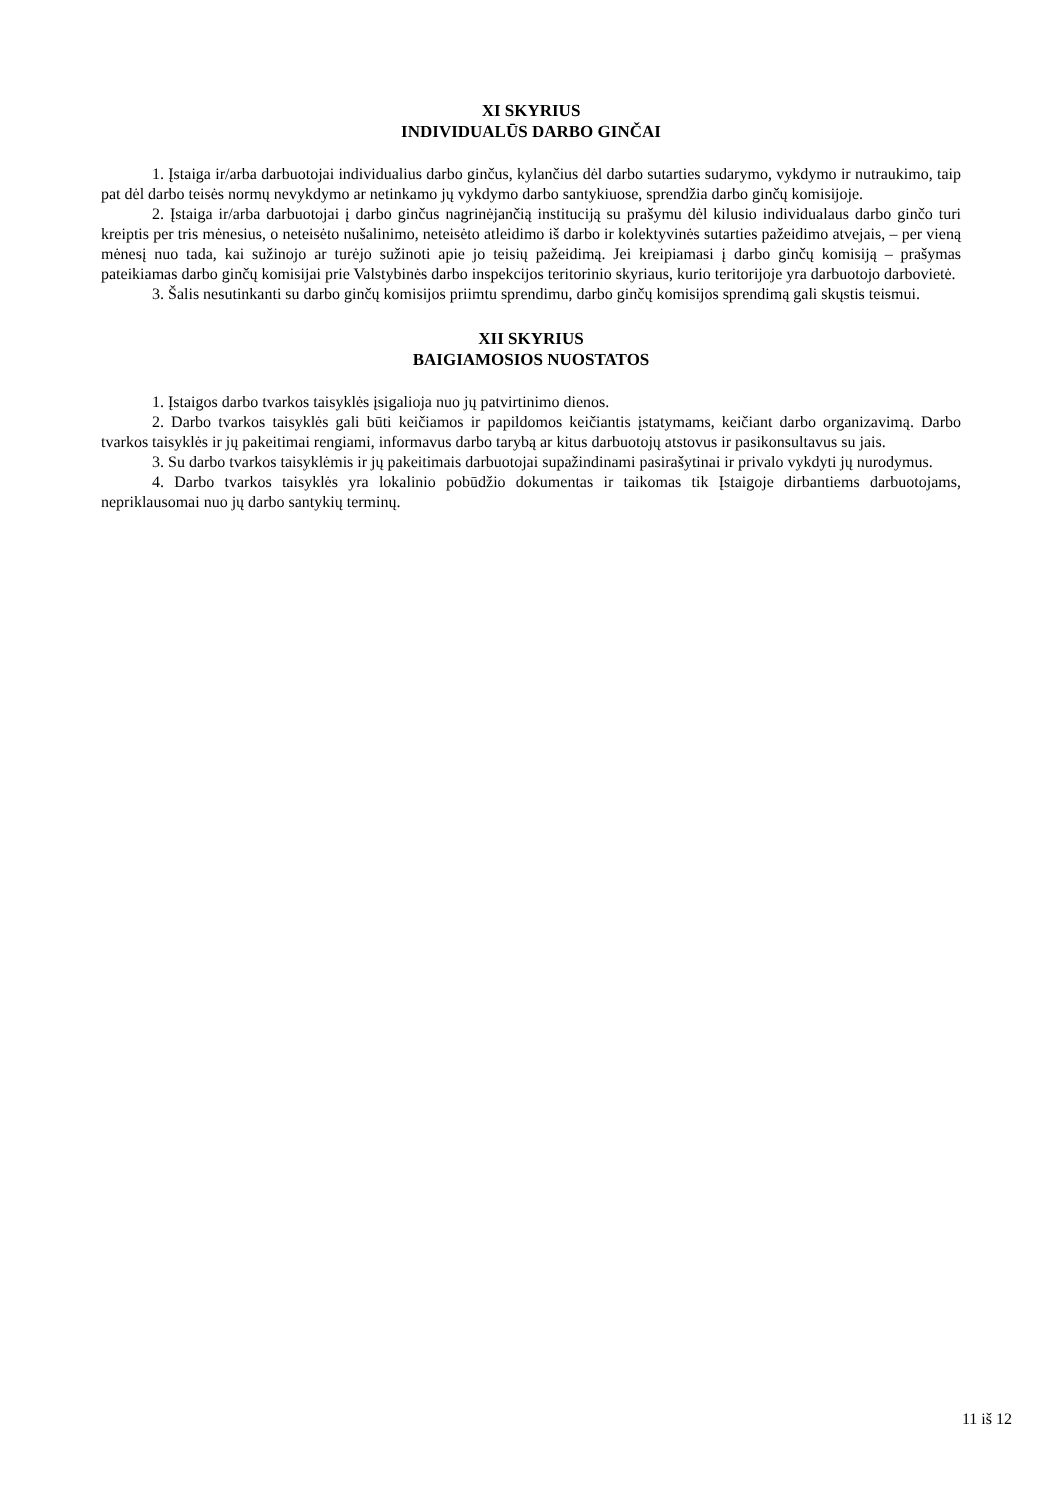XI SKYRIUS
INDIVIDUALŪS DARBO GINČAI
1. Įstaiga ir/arba darbuotojai individualius darbo ginčus, kylančius dėl darbo sutarties sudarymo, vykdymo ir nutraukimo, taip pat dėl darbo teisės normų nevykdymo ar netinkamo jų vykdymo darbo santykiuose, sprendžia darbo ginčų komisijoje.
2. Įstaiga ir/arba darbuotojai į darbo ginčus nagrinėjančią instituciją su prašymu dėl kilusio individualaus darbo ginčo turi kreiptis per tris mėnesius, o neteisėto nušalinimo, neteisėto atleidimo iš darbo ir kolektyvinės sutarties pažeidimo atvejais, – per vieną mėnesį nuo tada, kai sužinojo ar turėjo sužinoti apie jo teisių pažeidimą. Jei kreipiamasi į darbo ginčų komisiją – prašymas pateikiamas darbo ginčų komisijai prie Valstybinės darbo inspekcijos teritorinio skyriaus, kurio teritorijoje yra darbuotojo darbovietė.
3. Šalis nesutinkanti su darbo ginčų komisijos priimtu sprendimu, darbo ginčų komisijos sprendimą gali skųstis teismui.
XII SKYRIUS
BAIGIAMOSIOS NUOSTATOS
1. Įstaigos darbo tvarkos taisyklės įsigalioja nuo jų patvirtinimo dienos.
2. Darbo tvarkos taisyklės gali būti keičiamos ir papildomos keičiantis įstatymams, keičiant darbo organizavimą. Darbo tvarkos taisyklės ir jų pakeitimai rengiami, informavus darbo tarybą ar kitus darbuotojų atstovus ir pasikonsultavus su jais.
3. Su darbo tvarkos taisyklėmis ir jų pakeitimais darbuotojai supažindinami pasirašytinai ir privalo vykdyti jų nurodymus.
4. Darbo tvarkos taisyklės yra lokalinio pobūdžio dokumentas ir taikomas tik Įstaigoje dirbantiems darbuotojams, nepriklausomai nuo jų darbo santykių terminų.
11 iš 12